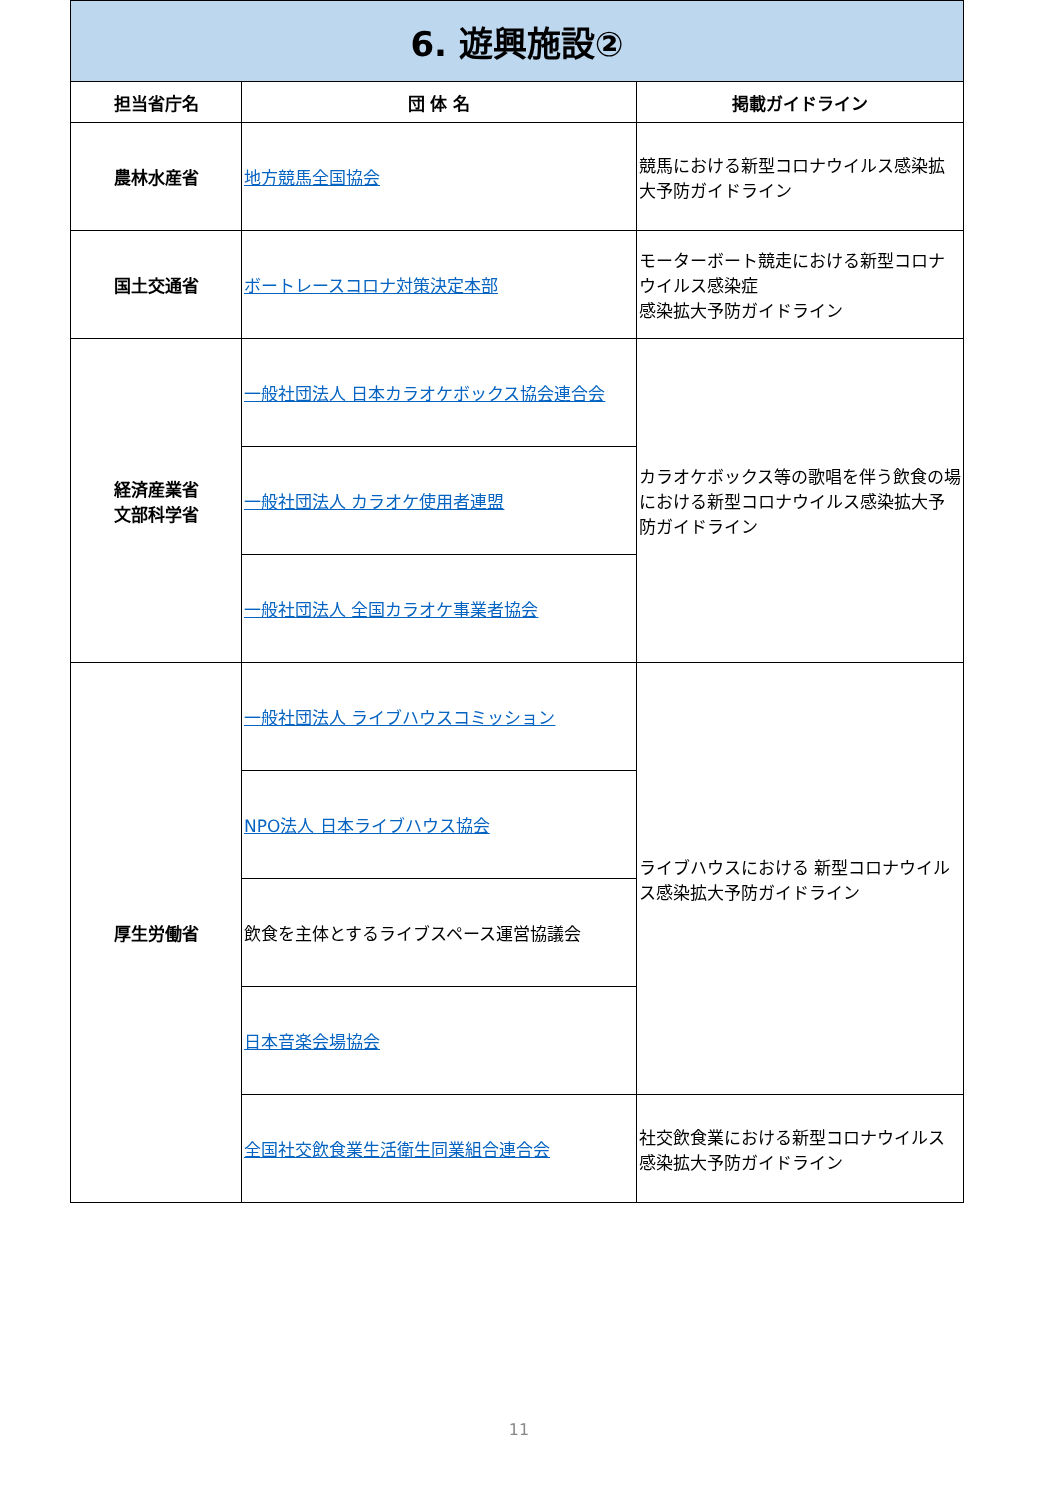| 6. 遊興施設② | | |
| 担当省庁名 | 団 体 名 | 掲載ガイドライン |
| 農林水産省 | 地方競馬全国協会 | 競馬における新型コロナウイルス感染拡大予防ガイドライン |
| 国土交通省 | ボートレースコロナ対策決定本部 | モーターボート競走における新型コロナウイルス感染症 感染拡大予防ガイドライン |
| 経済産業省 文部科学省 | 一般社団法人 日本カラオケボックス協会連合会 | カラオケボックス等の歌唱を伴う飲食の場における新型コロナウイルス感染拡大予防ガイドライン |
| | 一般社団法人 カラオケ使用者連盟 | |
| | 一般社団法人 全国カラオケ事業者協会 | |
| 厚生労働省 | 一般社団法人 ライブハウスコミッション | ライブハウスにおける 新型コロナウイルス感染拡大予防ガイドライン |
| | NPO法人 日本ライブハウス協会 | |
| | 飲食を主体とするライブスペース運営協議会 | |
| | 日本音楽会場協会 | |
| | 全国社交飲食業生活衛生同業組合連合会 | 社交飲食業における新型コロナウイルス感染拡大予防ガイドライン |
11